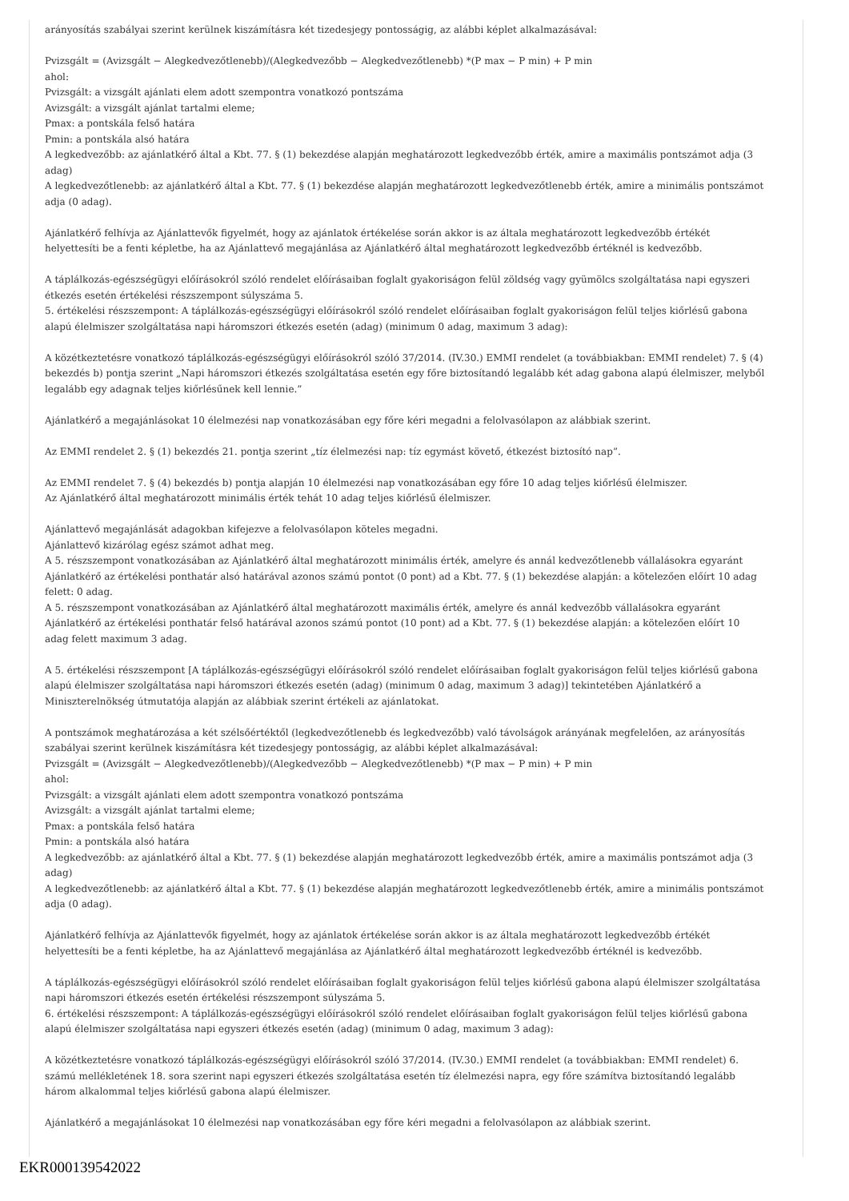arányosítás szabályai szerint kerülnek kiszámításra két tizedesjegy pontosságig, az alábbi képlet alkalmazásával:
Pvizsgált = (Avizsgált − Alegkedvezőtlenebb)/(Alegkedvezőbb − Alegkedvezőtlenebb) *(P max − P min) + P min
ahol:
Pvizsgált: a vizsgált ajánlati elem adott szempontra vonatkozó pontszáma
Avizsgált: a vizsgált ajánlat tartalmi eleme;
Pmax: a pontskála felső határa
Pmin: a pontskála alsó határa
A legkedvezőbb: az ajánlatkérő által a Kbt. 77. § (1) bekezdése alapján meghatározott legkedvezőbb érték, amire a maximális pontszámot adja (3 adag)
A legkedvezőtlenebb: az ajánlatkérő által a Kbt. 77. § (1) bekezdése alapján meghatározott legkedvezőtlenebb érték, amire a minimális pontszámot adja (0 adag).
Ajánlatkérő felhívja az Ajánlattevők figyelmét, hogy az ajánlatok értékelése során akkor is az általa meghatározott legkedvezőbb értékét helyettesíti be a fenti képletbe, ha az Ajánlattevő megajánlása az Ajánlatkérő által meghatározott legkedvezőbb értéknél is kedvezőbb.
A táplálkozás-egészségügyi előírásokról szóló rendelet előírásaiban foglalt gyakoriságon felül zöldség vagy gyümölcs szolgáltatása napi egyszeri étkezés esetén értékelési részszempont súlyszáma 5.
5. értékelési részszempont: A táplálkozás-egészségügyi előírásokról szóló rendelet előírásaiban foglalt gyakoriságon felül teljes kiőrlésű gabona alapú élelmiszer szolgáltatása napi háromszori étkezés esetén (adag) (minimum 0 adag, maximum 3 adag):
A közétkeztetésre vonatkozó táplálkozás-egészségügyi előírásokról szóló 37/2014. (IV.30.) EMMI rendelet (a továbbiakban: EMMI rendelet) 7. § (4) bekezdés b) pontja szerint „Napi háromszori étkezés szolgáltatása esetén egy főre biztosítandó legalább két adag gabona alapú élelmiszer, melyből legalább egy adagnak teljes kiőrlésűnek kell lennie.”
Ajánlatkérő a megajánlásokat 10 élelmezési nap vonatkozásában egy főre kéri megadni a felolvasólapon az alábbiak szerint.
Az EMMI rendelet 2. § (1) bekezdés 21. pontja szerint „tíz élelmezési nap: tíz egymást követő, étkezést biztosító nap”.
Az EMMI rendelet 7. § (4) bekezdés b) pontja alapján 10 élelmezési nap vonatkozásában egy főre 10 adag teljes kiőrlésű élelmiszer.
Az Ajánlatkérő által meghatározott minimális érték tehát 10 adag teljes kiőrlésű élelmiszer.
Ajánlattevő megajánlását adagokban kifejezve a felolvasólapon köteles megadni.
Ajánlattevő kizárólag egész számot adhat meg.
A 5. részszempont vonatkozásában az Ajánlatkérő által meghatározott minimális érték, amelyre és annál kedvezőtlenebb vállalásokra egyaránt Ajánlatkérő az értékelési ponthatár alsó határával azonos számú pontot (0 pont) ad a Kbt. 77. § (1) bekezdése alapján: a kötelezően előírt 10 adag felett: 0 adag.
A 5. részszempont vonatkozásában az Ajánlatkérő által meghatározott maximális érték, amelyre és annál kedvezőbb vállalásokra egyaránt Ajánlatkérő az értékelési ponthatár felső határával azonos számú pontot (10 pont) ad a Kbt. 77. § (1) bekezdése alapján: a kötelezően előírt 10 adag felett maximum 3 adag.
A 5. értékelési részszempont [A táplálkozás-egészségügyi előírásokról szóló rendelet előírásaiban foglalt gyakoriságon felül teljes kiőrlésű gabona alapú élelmiszer szolgáltatása napi háromszori étkezés esetén (adag) (minimum 0 adag, maximum 3 adag)] tekintetében Ajánlatkérő a Miniszterelnökség útmutatója alapján az alábbiak szerint értékeli az ajánlatokat.
A pontszámok meghatározása a két szélsőértéktől (legkedvezőtlenebb és legkedvezőbb) való távolságok arányának megfelelően, az arányosítás szabályai szerint kerülnek kiszámításra két tizedesjegy pontosságig, az alábbi képlet alkalmazásával:
Pvizsgált = (Avizsgált − Alegkedvezőtlenebb)/(Alegkedvezőbb − Alegkedvezőtlenebb) *(P max − P min) + P min
ahol:
Pvizsgált: a vizsgált ajánlati elem adott szempontra vonatkozó pontszáma
Avizsgált: a vizsgált ajánlat tartalmi eleme;
Pmax: a pontskála felső határa
Pmin: a pontskála alsó határa
A legkedvezőbb: az ajánlatkérő által a Kbt. 77. § (1) bekezdése alapján meghatározott legkedvezőbb érték, amire a maximális pontszámot adja (3 adag)
A legkedvezőtlenebb: az ajánlatkérő által a Kbt. 77. § (1) bekezdése alapján meghatározott legkedvezőtlenebb érték, amire a minimális pontszámot adja (0 adag).
Ajánlatkérő felhívja az Ajánlattevők figyelmét, hogy az ajánlatok értékelése során akkor is az általa meghatározott legkedvezőbb értékét helyettesíti be a fenti képletbe, ha az Ajánlattevő megajánlása az Ajánlatkérő által meghatározott legkedvezőbb értéknél is kedvezőbb.
A táplálkozás-egészségügyi előírásokról szóló rendelet előírásaiban foglalt gyakoriságon felül teljes kiőrlésű gabona alapú élelmiszer szolgáltatása napi háromszori étkezés esetén értékelési részszempont súlyszáma 5.
6. értékelési részszempont: A táplálkozás-egészségügyi előírásokról szóló rendelet előírásaiban foglalt gyakoriságon felül teljes kiőrlésű gabona alapú élelmiszer szolgáltatása napi egyszeri étkezés esetén (adag) (minimum 0 adag, maximum 3 adag):
A közétkeztetésre vonatkozó táplálkozás-egészségügyi előírásokról szóló 37/2014. (IV.30.) EMMI rendelet (a továbbiakban: EMMI rendelet) 6. számú mellékletének 18. sora szerint napi egyszeri étkezés szolgáltatása esetén tíz élelmezési napra, egy főre számítva biztosítandó legalább három alkalommal teljes kiőrlésű gabona alapú élelmiszer.
Ajánlatkérő a megajánlásokat 10 élelmezési nap vonatkozásában egy főre kéri megadni a felolvasólapon az alábbiak szerint.
EKR000139542022